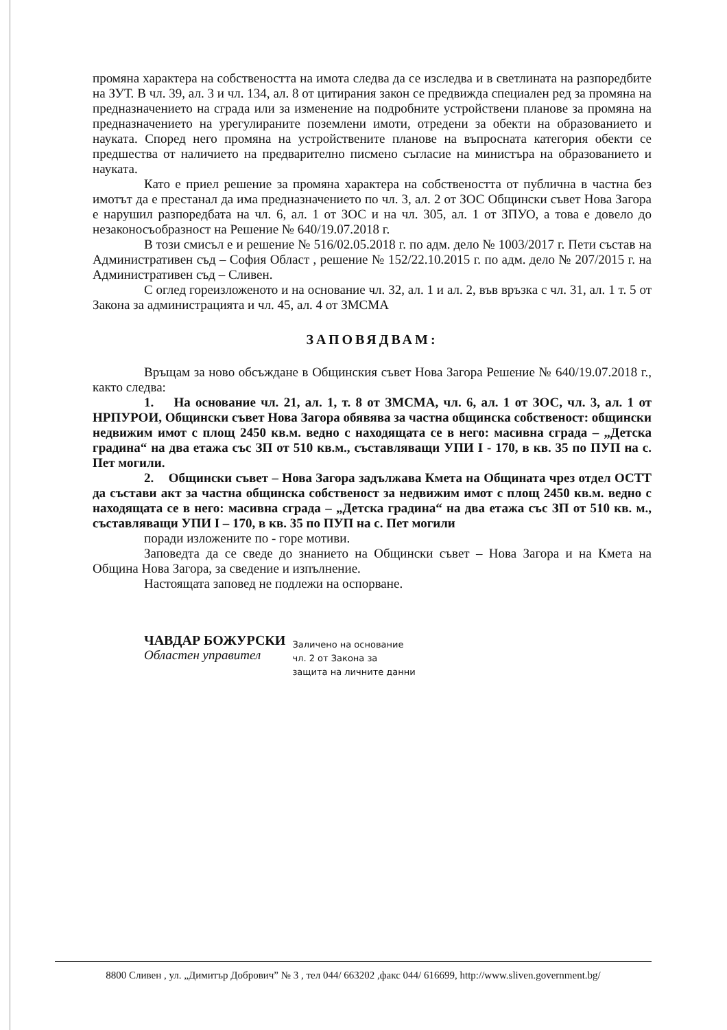промяна характера на собствеността на имота следва да се изследва и в светлината на разпоредбите на ЗУТ. В чл. 39, ал. 3 и чл. 134, ал. 8 от цитирания закон се предвижда специален ред за промяна на предназначението на сграда или за изменение на подробните устройствени планове за промяна на предназначението на урегулираните поземлени имоти, отредени за обекти на образованието и науката. Според него промяна на устройствените планове на въпросната категория обекти се предшества от наличието на предварително писмено съгласие на министъра на образованието и науката.
Като е приел решение за промяна характера на собствеността от публична в частна без имотът да е престанал да има предназначението по чл. 3, ал. 2 от ЗОС Общински съвет Нова Загора е нарушил разпоредбата на чл. 6, ал. 1 от ЗОС и на чл. 305, ал. 1 от ЗПУО, а това е довело до незаконосъобразност на Решение № 640/19.07.2018 г.
В този смисъл е и решение № 516/02.05.2018 г. по адм. дело № 1003/2017 г. Пети състав на Административен съд – София Област , решение № 152/22.10.2015 г. по адм. дело № 207/2015 г. на Административен съд – Сливен.
С оглед гореизложеното и на основание чл. 32, ал. 1 и ал. 2, във връзка с чл. 31, ал. 1 т. 5 от Закона за администрацията и чл. 45, ал. 4 от ЗМСМА
ЗАПОВЯДВАМ:
Връщам за ново обсъждане в Общинския съвет Нова Загора Решение № 640/19.07.2018 г., както следва:
1. На основание чл. 21, ал. 1, т. 8 от ЗМСМА, чл. 6, ал. 1 от ЗОС, чл. 3, ал. 1 от НРПУРОИ, Общински съвет Нова Загора обявява за частна общинска собственост: общински недвижим имот с площ 2450 кв.м. ведно с находящата се в него: масивна сграда – „Детска градина“ на два етажа със ЗП от 510 кв.м., съставляващи УПИ I - 170, в кв. 35 по ПУП на с. Пет могили.
2. Общински съвет – Нова Загора задължава Кмета на Общината чрез отдел ОСТТ да състави акт за частна общинска собственост за недвижим имот с площ 2450 кв.м. ведно с находящата се в него: масивна сграда – „Детска градина“ на два етажа със ЗП от 510 кв. м., съставляващи УПИ I – 170, в кв. 35 по ПУП на с. Пет могили
поради изложените по - горе мотиви.
Заповедта да се сведе до знанието на Общински съвет – Нова Загора и на Кмета на Община Нова Загора, за сведение и изпълнение.
Настоящата заповед не подлежи на оспорване.
ЧАВДАР БОЖУРСКИ
Областен управител
Заличено на основание
чл. 2 от Закона за
защита на личните данни
8800 Сливен , ул. „Димитър Добрович” № 3 , тел 044/ 663202 ,факс 044/ 616699, http://www.sliven.government.bg/